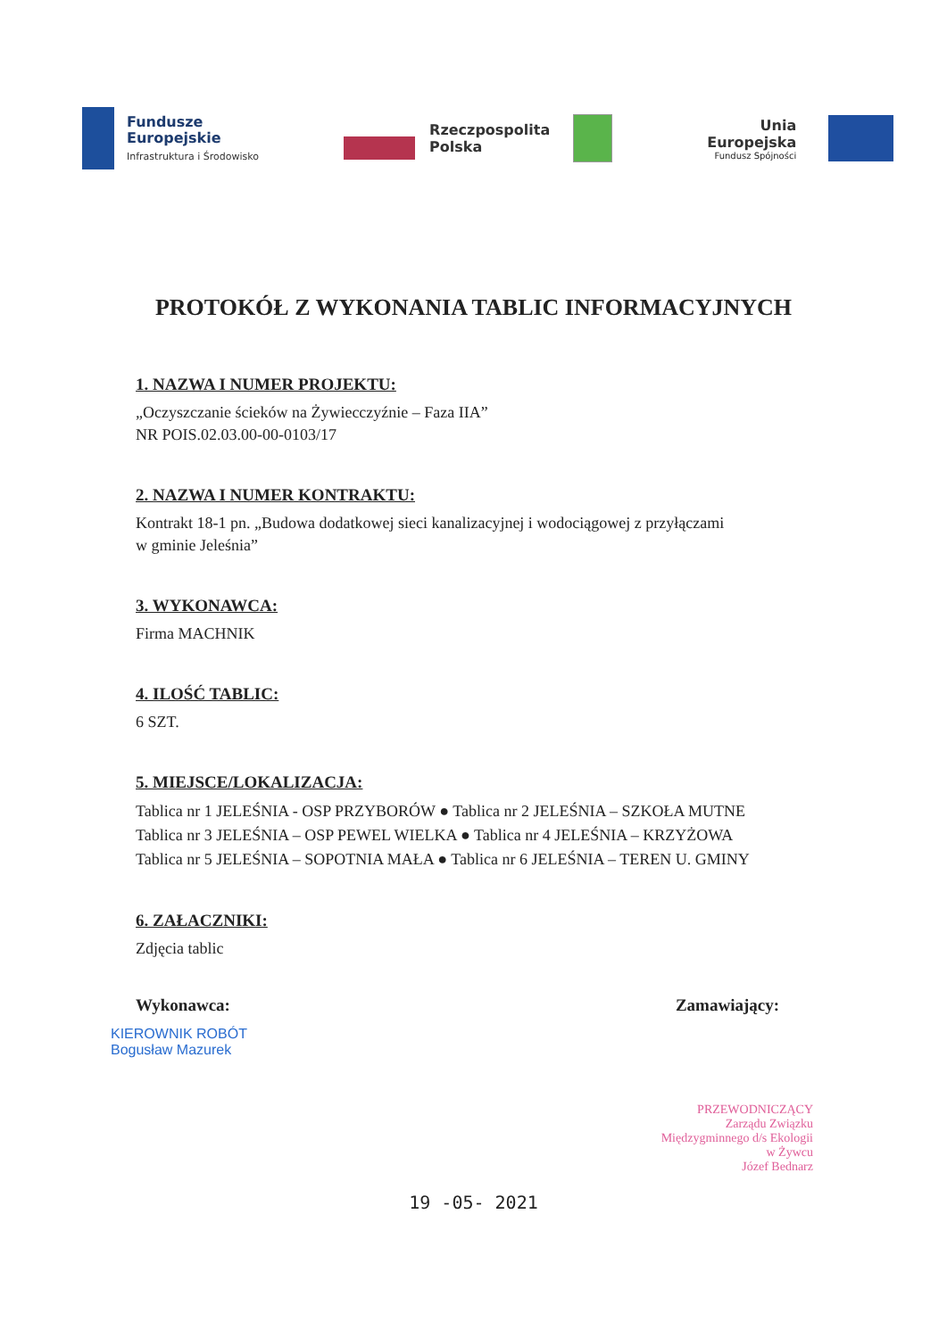Fundusze
Europejskie
Infrastruktura i Środowisko
Rzeczpospolita
Polska
Unia Europejska
Fundusz Spójności
PROTOKÓŁ Z WYKONANIA TABLIC INFORMACYJNYCH
1. NAZWA I NUMER PROJEKTU:
„Oczyszczanie ścieków na Żywiecczyźnie – Faza IIA”
NR POIS.02.03.00-00-0103/17
2. NAZWA I NUMER KONTRAKTU:
Kontrakt 18-1 pn. „Budowa dodatkowej sieci kanalizacyjnej i wodociągowej z przyłączami
w gminie Jeleśnia”
3. WYKONAWCA:
Firma MACHNIK
4. ILOŚĆ TABLIC:
6 SZT.
5. MIEJSCE/LOKALIZACJA:
Tablica nr 1 JELEŚNIA - OSP PRZYBORÓW ● Tablica nr 2 JELEŚNIA – SZKOŁA MUTNE
Tablica nr 3 JELEŚNIA – OSP PEWEL WIELKA ● Tablica nr 4 JELEŚNIA – KRZYŻOWA
Tablica nr 5 JELEŚNIA – SOPOTNIA MAŁA ● Tablica nr 6 JELEŚNIA – TEREN U. GMINY
6. ZAŁACZNIKI:
Zdjęcia tablic
Wykonawca: Zamawiający:
KIEROWNIK ROBÓT
Bogusław Mazurek
PRZEWODNICZĄCY
Zarządu Związku
Międzygminnego d/s Ekologii
w Żywcu
Józef Bednarz
19 -05- 2021